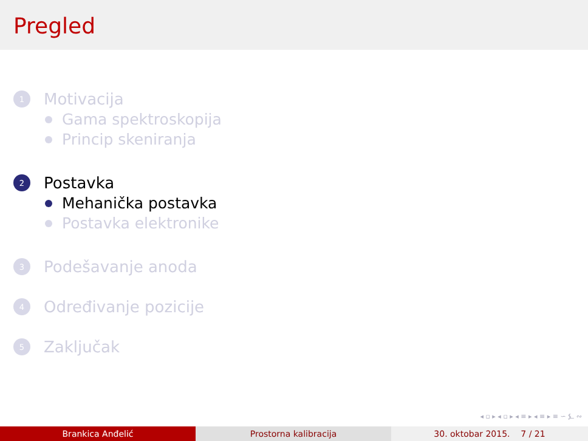Pregled
1 Motivacija
Gama spektroskopija
Princip skeniranja
2 Postavka
Mehanička postavka
Postavka elektronike
3 Podešavanje anoda
4 Određivanje pozicije
5 Zaključak
◂ ▫ ▸ ◂ ▫ ▸ ◂ ≡ ▸ ◂ ≡ ▸ ≡ ∽ ⍼ ∾
Brankica Anđelić Prostorna kalibracija 30. oktobar 2015. 7 / 21